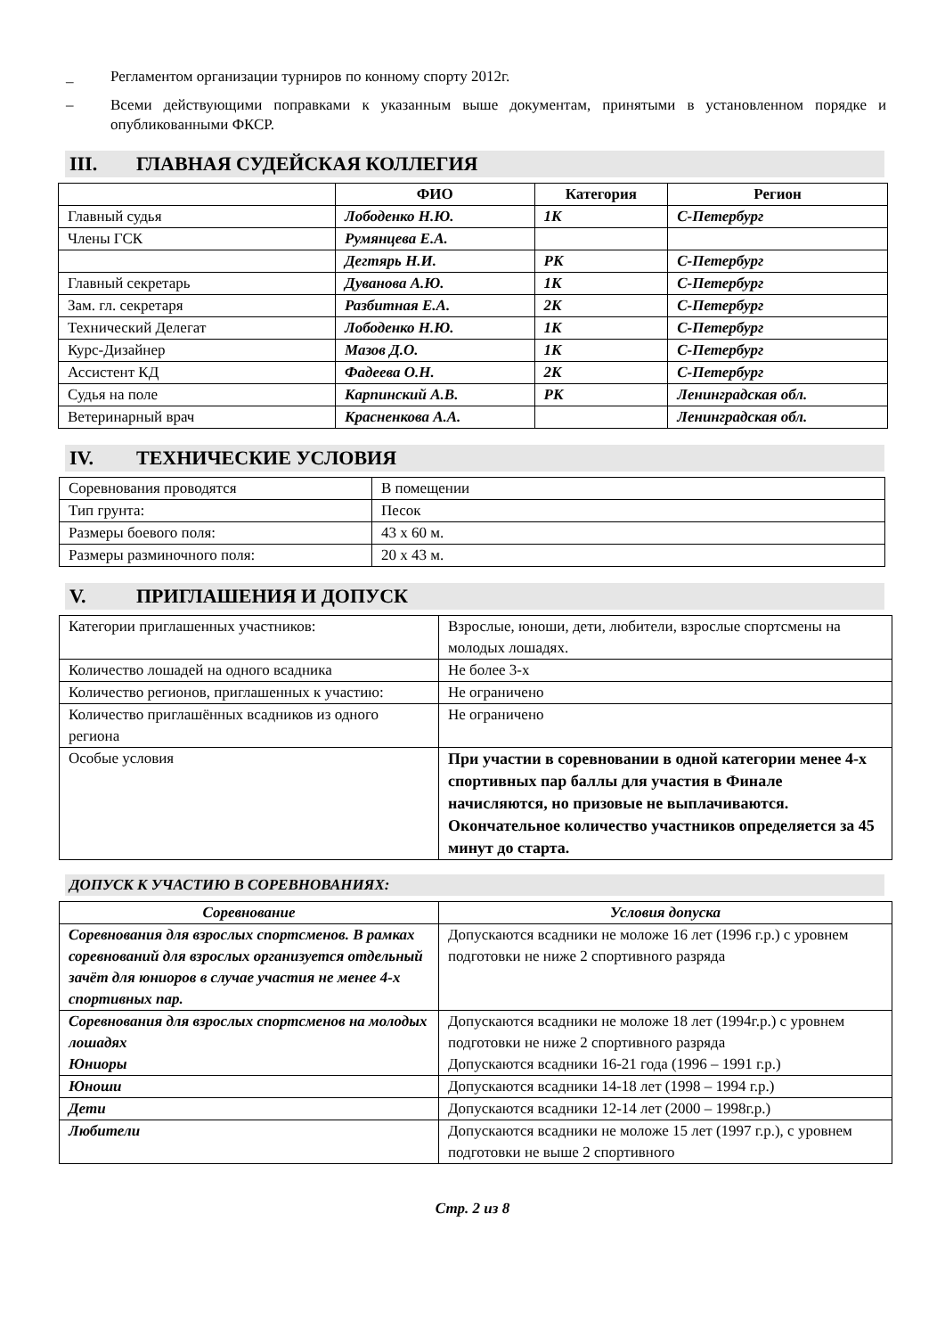_ Регламентом организации турниров по конному спорту 2012г.
– Всеми действующими поправками к указанным выше документам, принятыми в установленном порядке и опубликованными ФКСР.
III. ГЛАВНАЯ СУДЕЙСКАЯ КОЛЛЕГИЯ
| | ФИО | Категория | Регион |
| --- | --- | --- | --- |
| Главный судья | Лободенко Н.Ю. | 1К | С-Петербург |
| Члены ГСК | Румянцева Е.А. | | |
| | Дегтярь Н.И. | РК | С-Петербург |
| Главный секретарь | Дуванова А.Ю. | 1К | С-Петербург |
| Зам. гл. секретаря | Разбитная Е.А. | 2К | С-Петербург |
| Технический Делегат | Лободенко Н.Ю. | 1К | С-Петербург |
| Курс-Дизайнер | Мазов Д.О. | 1К | С-Петербург |
| Ассистент КД | Фадеева О.Н. | 2К | С-Петербург |
| Судья на поле | Карпинский А.В. | РК | Ленинградская обл. |
| Ветеринарный врач | Красненкова А.А. | | Ленинградская обл. |
IV. ТЕХНИЧЕСКИЕ УСЛОВИЯ
| Соревнования проводятся | В помещении |
| Тип грунта: | Песок |
| Размеры боевого поля: | 43 х 60 м. |
| Размеры разминочного поля: | 20 х 43 м. |
V. ПРИГЛАШЕНИЯ И ДОПУСК
| Категории приглашенных участников: | Взрослые, юноши, дети, любители, взрослые спортсмены на молодых лошадях. |
| Количество лошадей на одного всадника | Не более 3-х |
| Количество регионов, приглашенных к участию: | Не ограничено |
| Количество приглашённых всадников из одного региона | Не ограничено |
| Особые условия | При участии в соревновании в одной категории менее 4-х спортивных пар баллы для участия в Финале начисляются, но призовые не выплачиваются. Окончательное количество участников определяется за 45 минут до старта. |
ДОПУСК К УЧАСТИЮ В СОРЕВНОВАНИЯХ:
| Соревнование | Условия допуска |
| --- | --- |
| Соревнования для взрослых спортсменов. В рамках соревнований для взрослых организуется отдельный зачёт для юниоров в случае участия не менее 4-х спортивных пар. | Допускаются всадники не моложе 16 лет (1996 г.р.) с уровнем подготовки не ниже 2 спортивного разряда |
| Соревнования для взрослых спортсменов на молодых лошадях Юниоры | Допускаются всадники не моложе 18 лет (1994г.р.) с уровнем подготовки не ниже 2 спортивного разряда Допускаются всадники 16-21 года (1996 – 1991 г.р.) |
| Юноши | Допускаются всадники 14-18 лет (1998 – 1994 г.р.) |
| Дети | Допускаются всадники 12-14 лет (2000 – 1998г.р.) |
| Любители | Допускаются всадники не моложе 15 лет (1997 г.р.), с уровнем подготовки не выше 2 спортивного |
Стр. 2 из 8